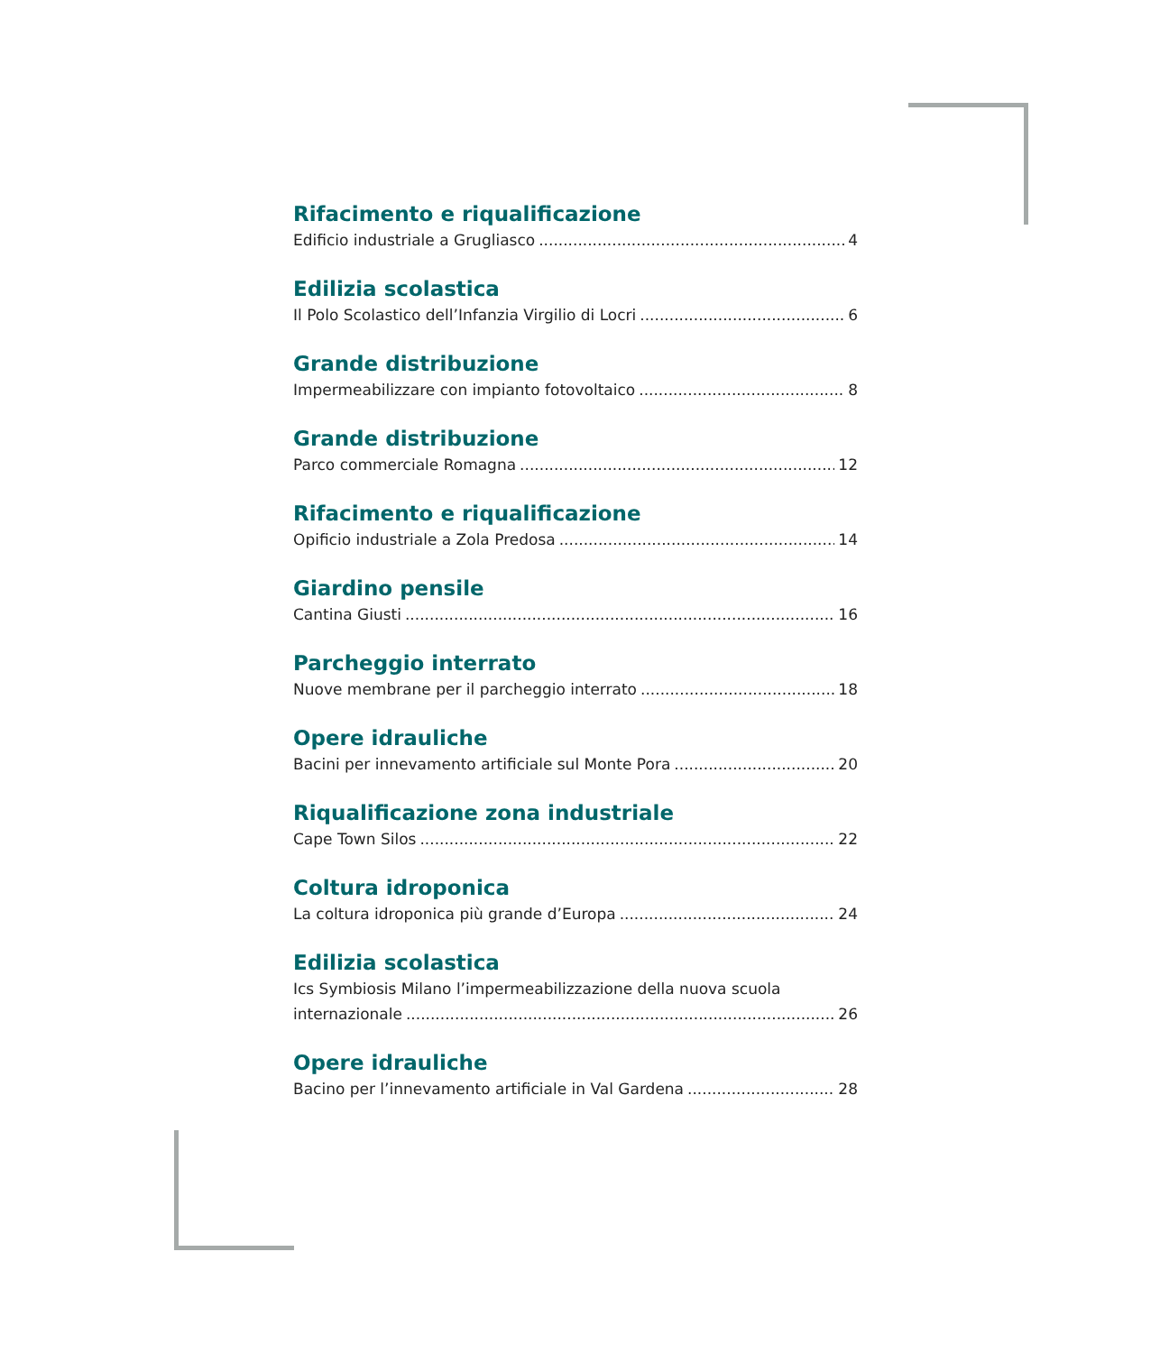Rifacimento e riqualificazione
Edificio industriale a Grugliasco 4
Edilizia scolastica
Il Polo Scolastico dell’Infanzia Virgilio di Locri 6
Grande distribuzione
Impermeabilizzare con impianto fotovoltaico 8
Grande distribuzione
Parco commerciale Romagna 12
Rifacimento e riqualificazione
Opificio industriale a Zola Predosa 14
Giardino pensile
Cantina Giusti 16
Parcheggio interrato
Nuove membrane per il parcheggio interrato 18
Opere idrauliche
Bacini per innevamento artificiale sul Monte Pora 20
Riqualificazione zona industriale
Cape Town Silos 22
Coltura idroponica
La coltura idroponica più grande d’Europa 24
Edilizia scolastica
Ics Symbiosis Milano l’impermeabilizzazione della nuova scuola
internazionale 26
Opere idrauliche
Bacino per l’innevamento artificiale in Val Gardena 28